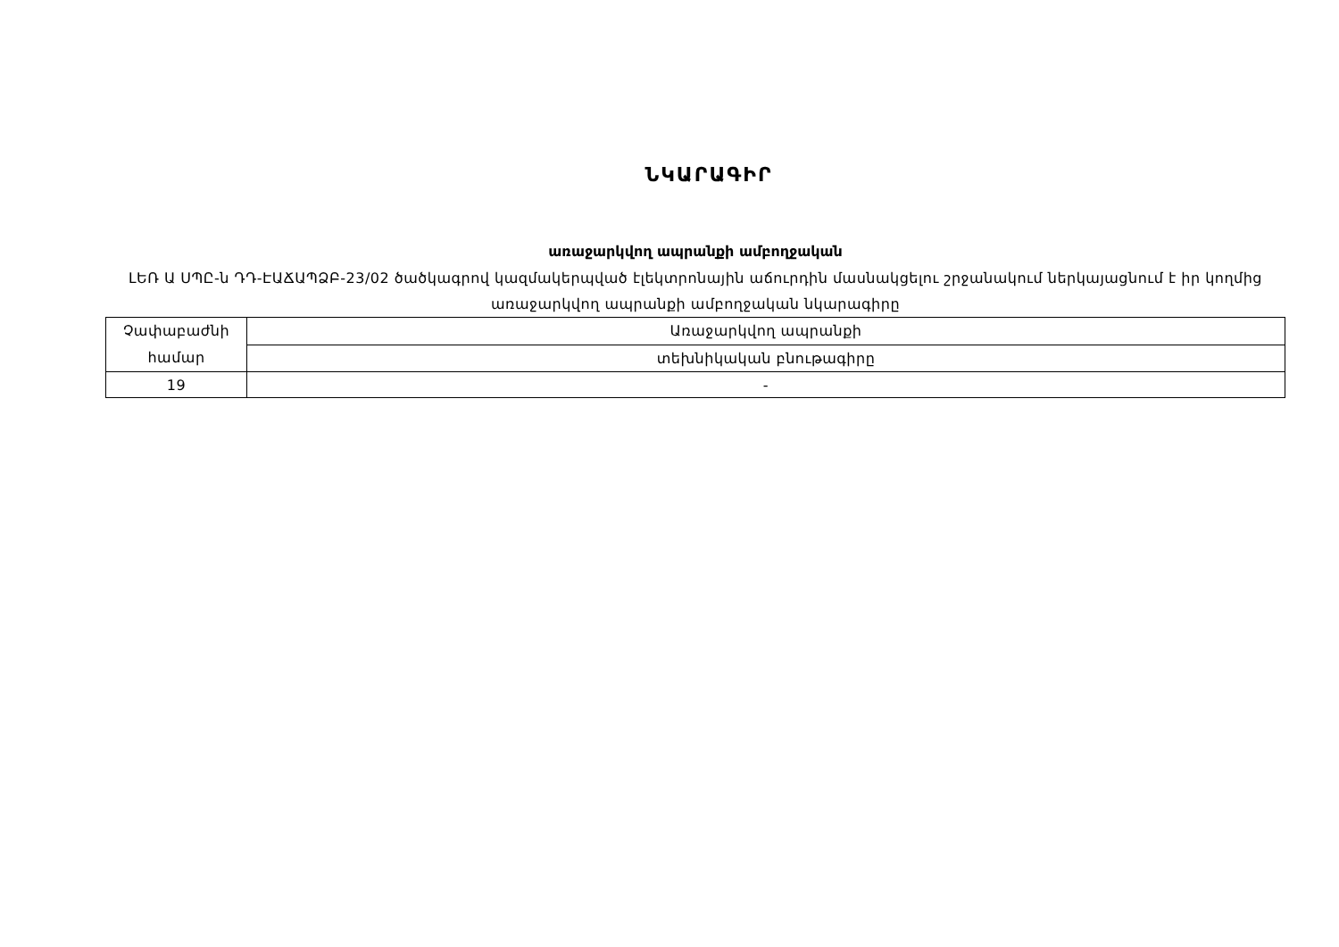ՆԿԱՐԱԳԻՐ
առաջարկվող ապրանքի ամբողջական
ԼԵՌ Ա ՍՊԸ-ն ԴԴ-ԷԱՃԱՊՁԲ-23/02 ծածկագրով կազմակերպված էլեկտրոնային աճուրդին մասնակցելու շրջանակում ներկայացնում է իր կողմից առաջարկվող ապրանքի ամբողջական նկարագիրը
| Չափաբաժնի համար | Առաջարկվող ապրանքի |
| | տեխնիկական բնութագիրը |
| 19 | - |